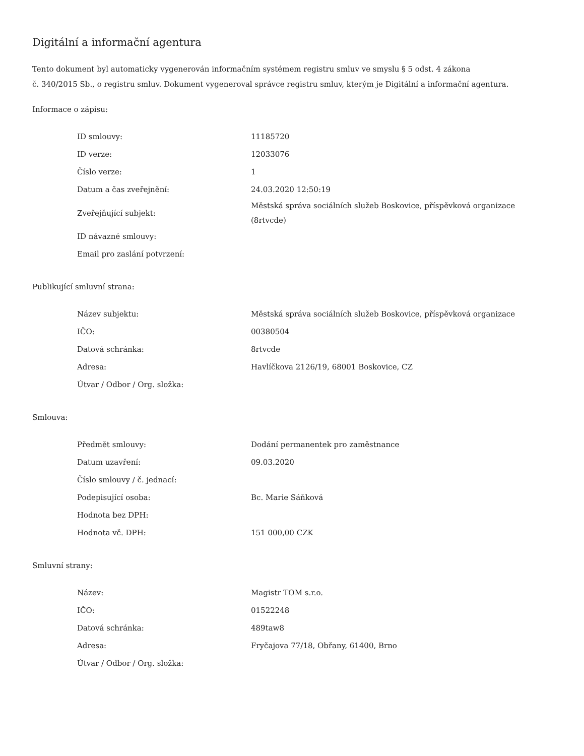Digitální a informační agentura
Tento dokument byl automaticky vygenerován informačním systémem registru smluv ve smyslu § 5 odst. 4 zákona
č. 340/2015 Sb., o registru smluv. Dokument vygeneroval správce registru smluv, kterým je Digitální a informační agentura.
Informace o zápisu:
| ID smlouvy: | 11185720 |
| ID verze: | 12033076 |
| Číslo verze: | 1 |
| Datum a čas zveřejnění: | 24.03.2020 12:50:19 |
| Zveřejňující subjekt: | Městská správa sociálních služeb Boskovice, příspěvková organizace (8rtvcde) |
| ID návazné smlouvy: | |
| Email pro zaslání potvrzení: | |
Publikující smluvní strana:
| Název subjektu: | Městská správa sociálních služeb Boskovice, příspěvková organizace |
| IČO: | 00380504 |
| Datová schránka: | 8rtvcde |
| Adresa: | Havlíčkova 2126/19, 68001 Boskovice, CZ |
| Útvar / Odbor / Org. složka: | |
Smlouva:
| Předmět smlouvy: | Dodání permanentek pro zaměstnance |
| Datum uzavření: | 09.03.2020 |
| Číslo smlouvy / č. jednací: | |
| Podepisující osoba: | Bc. Marie Sáňková |
| Hodnota bez DPH: | |
| Hodnota vč. DPH: | 151 000,00 CZK |
Smluvní strany:
| Název: | Magistr TOM s.r.o. |
| IČO: | 01522248 |
| Datová schránka: | 489taw8 |
| Adresa: | Fryčajova 77/18, Obřany, 61400, Brno |
| Útvar / Odbor / Org. složka: | |